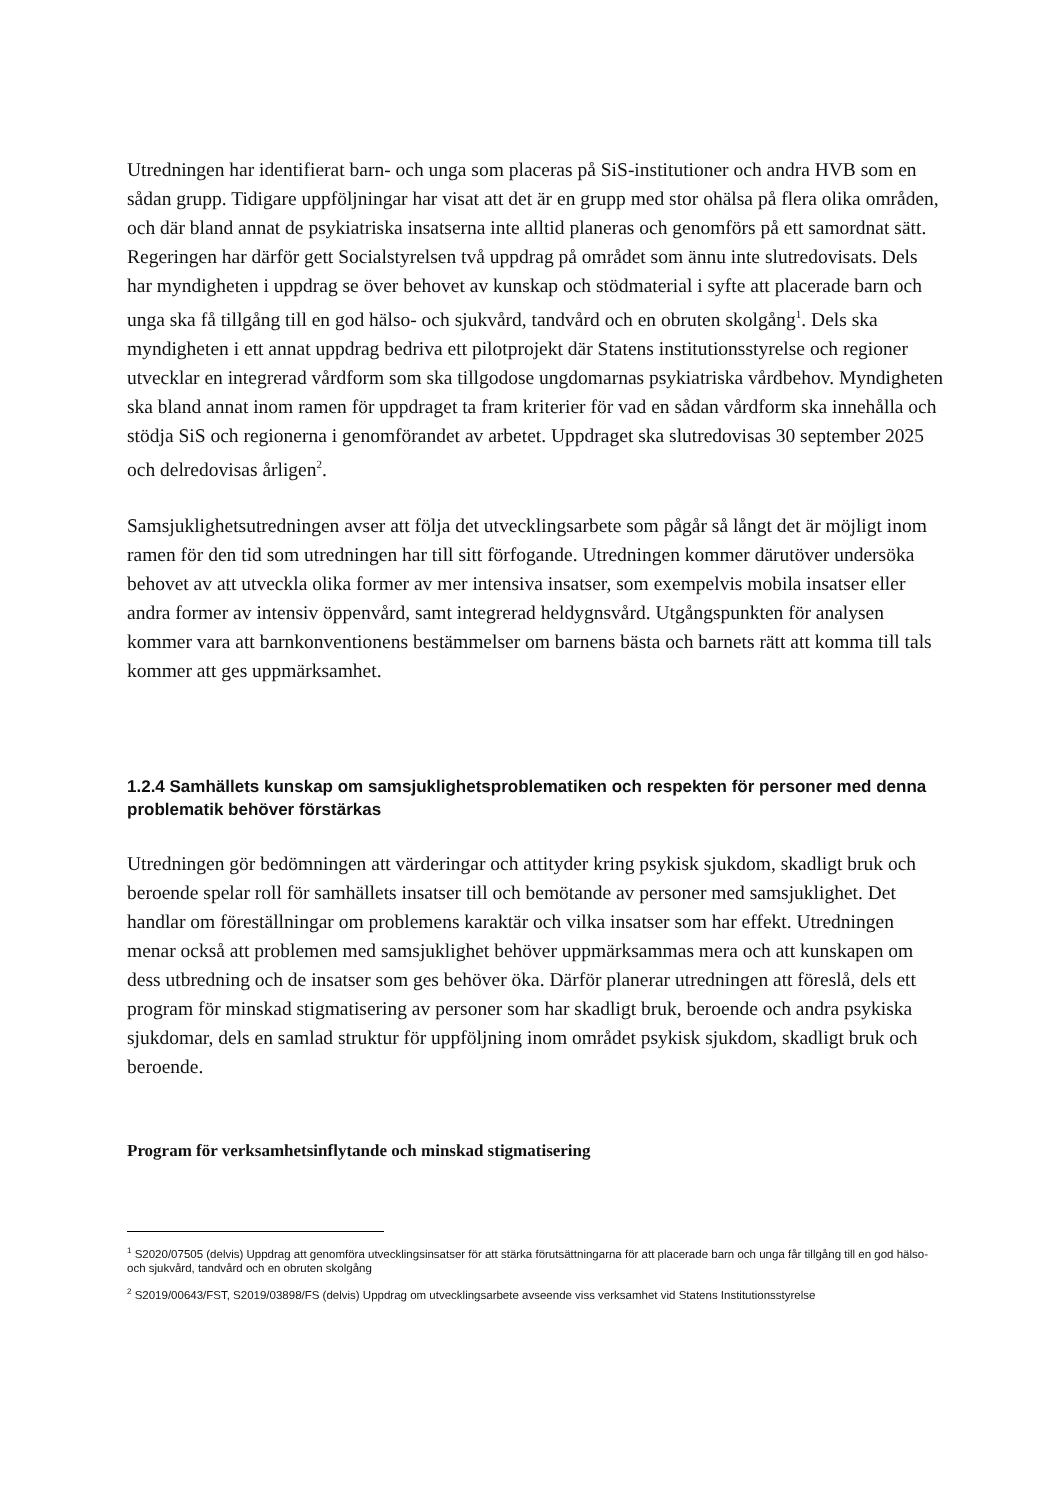Utredningen har identifierat barn- och unga som placeras på SiS-institutioner och andra HVB som en sådan grupp. Tidigare uppföljningar har visat att det är en grupp med stor ohälsa på flera olika områden, och där bland annat de psykiatriska insatserna inte alltid planeras och genomförs på ett samordnat sätt. Regeringen har därför gett Socialstyrelsen två uppdrag på området som ännu inte slutredovisats. Dels har myndigheten i uppdrag se över behovet av kunskap och stödmaterial i syfte att placerade barn och unga ska få tillgång till en god hälso- och sjukvård, tandvård och en obruten skolgång<sup>1</sup>. Dels ska myndigheten i ett annat uppdrag bedriva ett pilotprojekt där Statens institutionsstyrelse och regioner utvecklar en integrerad vårdform som ska tillgodose ungdomarnas psykiatriska vårdbehov. Myndigheten ska bland annat inom ramen för uppdraget ta fram kriterier för vad en sådan vårdform ska innehålla och stödja SiS och regionerna i genomförandet av arbetet. Uppdraget ska slutredovisas 30 september 2025 och delredovisas årligen<sup>2</sup>.
Samsjuklighetsutredningen avser att följa det utvecklingsarbete som pågår så långt det är möjligt inom ramen för den tid som utredningen har till sitt förfogande. Utredningen kommer därutöver undersöka behovet av att utveckla olika former av mer intensiva insatser, som exempelvis mobila insatser eller andra former av intensiv öppenvård, samt integrerad heldygnsvård. Utgångspunkten för analysen kommer vara att barnkonventionens bestämmelser om barnens bästa och barnets rätt att komma till tals kommer att ges uppmärksamhet.
1.2.4 Samhällets kunskap om samsjuklighetsproblematiken och respekten för personer med denna problematik behöver förstärkas
Utredningen gör bedömningen att värderingar och attityder kring psykisk sjukdom, skadligt bruk och beroende spelar roll för samhällets insatser till och bemötande av personer med samsjuklighet. Det handlar om föreställningar om problemens karaktär och vilka insatser som har effekt. Utredningen menar också att problemen med samsjuklighet behöver uppmärksammas mera och att kunskapen om dess utbredning och de insatser som ges behöver öka. Därför planerar utredningen att föreslå, dels ett program för minskad stigmatisering av personer som har skadligt bruk, beroende och andra psykiska sjukdomar, dels en samlad struktur för uppföljning inom området psykisk sjukdom, skadligt bruk och beroende.
Program för verksamhetsinflytande och minskad stigmatisering
<sup>1</sup> S2020/07505 (delvis) Uppdrag att genomföra utvecklingsinsatser för att stärka förutsättningarna för att placerade barn och unga får tillgång till en god hälso- och sjukvård, tandvård och en obruten skolgång
<sup>2</sup> S2019/00643/FST, S2019/03898/FS (delvis) Uppdrag om utvecklingsarbete avseende viss verksamhet vid Statens Institutionsstyrelse